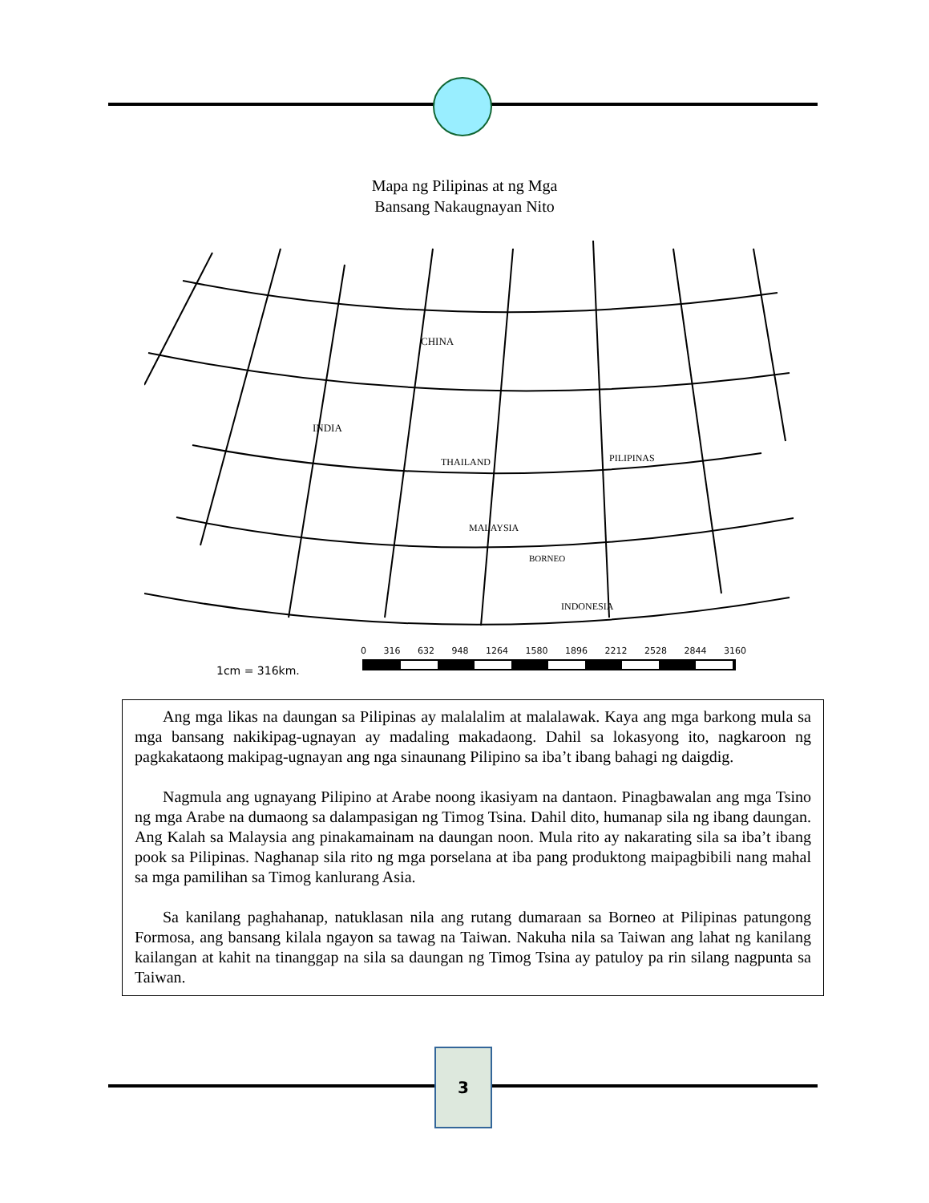Mapa ng Pilipinas at ng Mga
Bansang Nakaugnayan Nito
CHINA
INDIA
THAILAND
PILIPINAS
MALAYSIA
BORNEO
INDONESIA
.
1cm = 316km.
0 316 632 948 1264 1580 1896 2212 2528 2844 3160
Ang mga likas na daungan sa Pilipinas ay malalalim at malalawak. Kaya ang mga barkong mula sa mga bansang nakikipag-ugnayan ay madaling makadaong. Dahil sa lokasyong ito, nagkaroon ng pagkakataong makipag-ugnayan ang nga sinaunang Pilipino sa iba’t ibang bahagi ng daigdig.
Nagmula ang ugnayang Pilipino at Arabe noong ikasiyam na dantaon. Pinagbawalan ang mga Tsino ng mga Arabe na dumaong sa dalampasigan ng Timog Tsina. Dahil dito, humanap sila ng ibang daungan. Ang Kalah sa Malaysia ang pinakamainam na daungan noon. Mula rito ay nakarating sila sa iba’t ibang pook sa Pilipinas. Naghanap sila rito ng mga porselana at iba pang produktong maipagbibili nang mahal sa mga pamilihan sa Timog kanlurang Asia.
Sa kanilang paghahanap, natuklasan nila ang rutang dumaraan sa Borneo at Pilipinas patungong Formosa, ang bansang kilala ngayon sa tawag na Taiwan. Nakuha nila sa Taiwan ang lahat ng kanilang kailangan at kahit na tinanggap na sila sa daungan ng Timog Tsina ay patuloy pa rin silang nagpunta sa Taiwan.
3